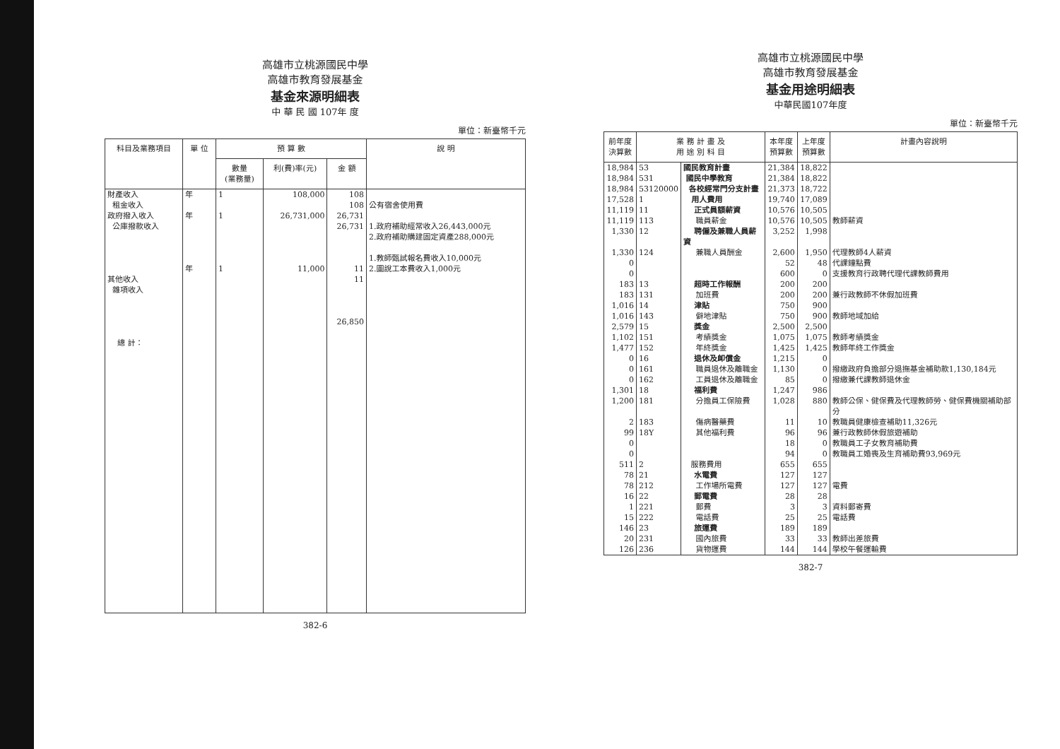高雄市立桃源國民中學
高雄市教育發展基金
基金來源明細表
中 華 民 國 107年 度
單位：新臺幣千元
| 科目及業務項目 | 單 位 | 預 算 數 | | | 說 明 |
| --- | --- | --- | --- | --- | --- |
| | | 數量 (業務量) | 利(費)率(元) | 金 額 | |
| 財產收入 租金收入 政府撥入收入 公庫撥款收入 其他收入 雜項收入 總 計： | 年 年 年 | 1 1 1 | 108,000 26,731,000 11,000 | 108 108 26,731 26,731 11 11 26,850 | 公有宿舍使用費 1.政府補助經常收入26,443,000元 2.政府補助購建固定資產288,000元 1.教師甄試報名費收入10,000元 2.圖說工本費收入1,000元 |
382-6
高雄市立桃源國民中學
高雄市教育發展基金
基金用途明細表
中華民國107年度
單位：新臺幣千元
| 前年度 決算數 | 業 務 計 畫 及 用 途 別 科 目 | | 本年度 預算數 | 上年度 預算數 | 計畫內容說明 |
| --- | --- | --- | --- | --- | --- |
| 18,984 | 53 | 國民教育計畫 | 21,384 | 18,822 | |
| 18,984 | 531 | 國民中學教育 | 21,384 | 18,822 | |
| 18,984 | 53120000 | 各校經常門分支計畫 | 21,373 | 18,722 | |
| 17,528 | 1 | 用人費用 | 19,740 | 17,089 | |
| 11,119 | 11 | 正式員額薪資 | 10,576 | 10,505 | |
| 11,119 | 113 | 職員薪金 | 10,576 | 10,505 | 教師薪資 |
| 1,330 | 12 | 聘僱及兼職人員薪資 | 3,252 | 1,998 | |
| 1,330 | 124 | 兼職人員酬金 | 2,600 | 1,950 | 代理教師4人薪資 |
| 0 | | | 52 | 48 | 代課鐘點費 |
| 0 | | | 600 | 0 | 支援教育行政聘代理代課教師費用 |
| 183 | 13 | 超時工作報酬 | 200 | 200 | |
| 183 | 131 | 加班費 | 200 | 200 | 兼行政教師不休假加班費 |
| 1,016 | 14 | 津貼 | 750 | 900 | |
| 1,016 | 143 | 僻地津貼 | 750 | 900 | 教師地域加給 |
| 2,579 | 15 | 獎金 | 2,500 | 2,500 | |
| 1,102 | 151 | 考績獎金 | 1,075 | 1,075 | 教師考績獎金 |
| 1,477 | 152 | 年終獎金 | 1,425 | 1,425 | 教師年終工作獎金 |
| 0 | 16 | 退休及卹償金 | 1,215 | 0 | |
| 0 | 161 | 職員退休及離職金 | 1,130 | 0 | 撥繳政府負擔部分退撫基金補助款1,130,184元 |
| 0 | 162 | 工員退休及離職金 | 85 | 0 | 撥繳兼代課教師退休金 |
| 1,301 | 18 | 福利費 | 1,247 | 986 | |
| 1,200 | 181 | 分擔員工保險費 | 1,028 | 880 | 教師公保、健保費及代理教師勞、健保費機關補助部分 |
| 2 | 183 | 傷病醫藥費 | 11 | 10 | 教職員健康檢查補助11,326元 |
| 99 | 18Y | 其他福利費 | 96 | 96 | 兼行政教師休假旅遊補助 |
| 0 | | | 18 | 0 | 教職員工子女教育補助費 |
| 0 | | | 94 | 0 | 教職員工婚喪及生育補助費93,969元 |
| 511 | 2 | 服務費用 | 655 | 655 | |
| 78 | 21 | 水電費 | 127 | 127 | |
| 78 | 212 | 工作場所電費 | 127 | 127 | 電費 |
| 16 | 22 | 郵電費 | 28 | 28 | |
| 1 | 221 | 郵費 | 3 | 3 | 資料郵寄費 |
| 15 | 222 | 電話費 | 25 | 25 | 電話費 |
| 146 | 23 | 旅運費 | 189 | 189 | |
| 20 | 231 | 國內旅費 | 33 | 33 | 教師出差旅費 |
| 126 | 236 | 貨物運費 | 144 | 144 | 學校午餐運輸費 |
382-7